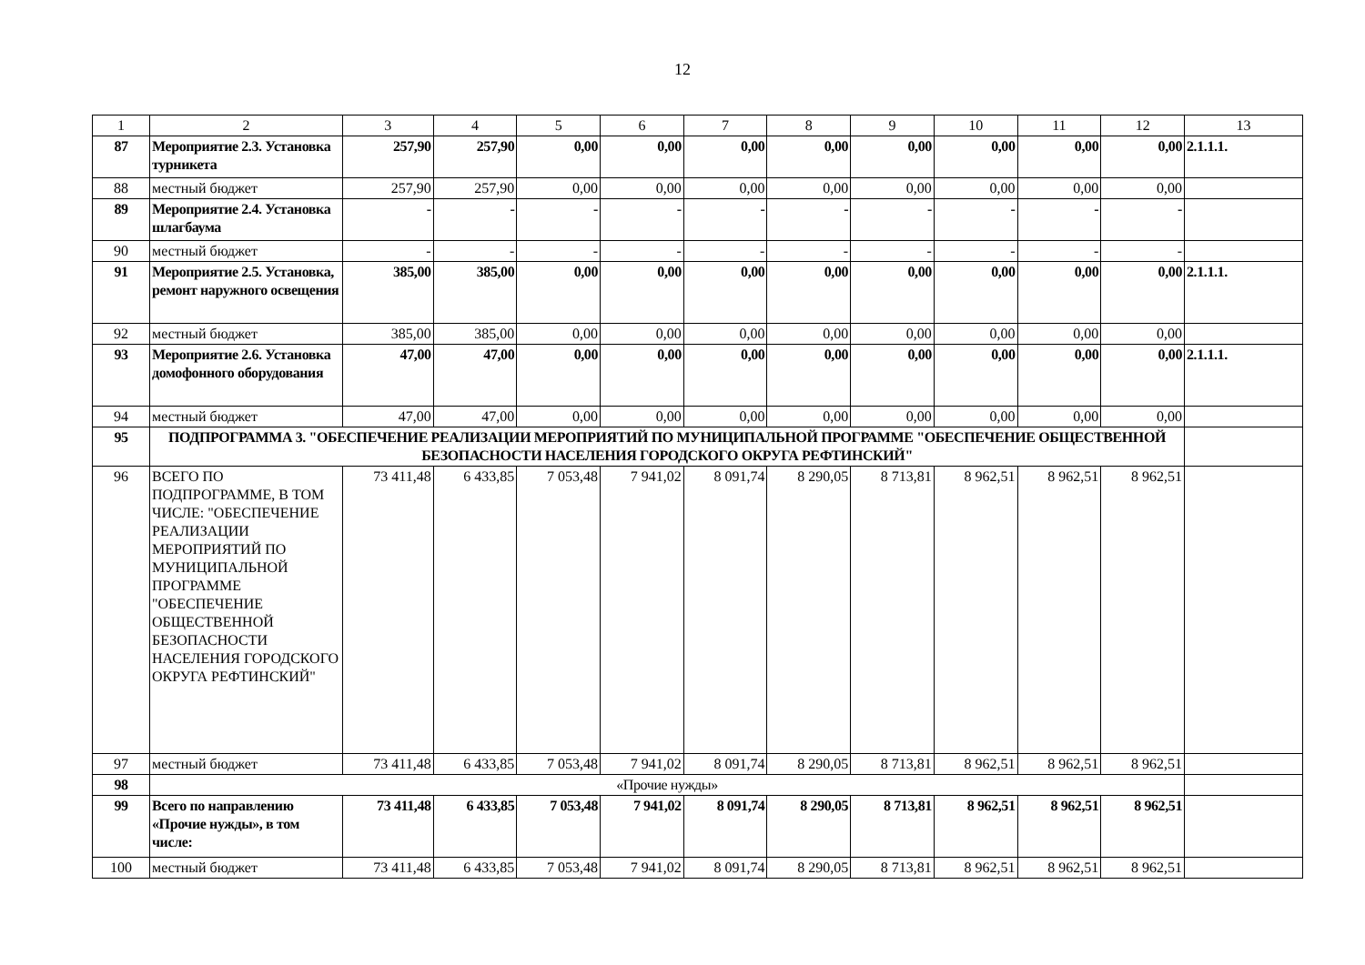12
| 1 | 2 | 3 | 4 | 5 | 6 | 7 | 8 | 9 | 10 | 11 | 12 | 13 |
| --- | --- | --- | --- | --- | --- | --- | --- | --- | --- | --- | --- | --- |
| 87 | Мероприятие 2.3. Установка турникета | 257,90 | 257,90 | 0,00 | 0,00 | 0,00 | 0,00 | 0,00 | 0,00 | 0,00 | 0,00 | 2.1.1.1. |
| 88 | местный бюджет | 257,90 | 257,90 | 0,00 | 0,00 | 0,00 | 0,00 | 0,00 | 0,00 | 0,00 | 0,00 | |
| 89 | Мероприятие 2.4. Установка шлагбаума | - | - | - | - | - | - | - | - | - | - | |
| 90 | местный бюджет | - | - | - | - | - | - | - | - | - | - | |
| 91 | Мероприятие 2.5. Установка, ремонт наружного освещения | 385,00 | 385,00 | 0,00 | 0,00 | 0,00 | 0,00 | 0,00 | 0,00 | 0,00 | 0,00 | 2.1.1.1. |
| 92 | местный бюджет | 385,00 | 385,00 | 0,00 | 0,00 | 0,00 | 0,00 | 0,00 | 0,00 | 0,00 | 0,00 | |
| 93 | Мероприятие 2.6. Установка домофонного оборудования | 47,00 | 47,00 | 0,00 | 0,00 | 0,00 | 0,00 | 0,00 | 0,00 | 0,00 | 0,00 | 2.1.1.1. |
| 94 | местный бюджет | 47,00 | 47,00 | 0,00 | 0,00 | 0,00 | 0,00 | 0,00 | 0,00 | 0,00 | 0,00 | |
| 95 | ПОДПРОГРАММА 3. "ОБЕСПЕЧЕНИЕ РЕАЛИЗАЦИИ МЕРОПРИЯТИЙ ПО МУНИЦИПАЛЬНОЙ ПРОГРАММЕ "ОБЕСПЕЧЕНИЕ ОБЩЕСТВЕННОЙ БЕЗОПАСНОСТИ НАСЕЛЕНИЯ ГОРОДСКОГО ОКРУГА РЕФТИНСКИЙ" | | | | | | | | | | | |
| 96 | ВСЕГО ПО ПОДПРОГРАММЕ, В ТОМ ЧИСЛЕ: "ОБЕСПЕЧЕНИЕ РЕАЛИЗАЦИИ МЕРОПРИЯТИЙ ПО МУНИЦИПАЛЬНОЙ ПРОГРАММЕ "ОБЕСПЕЧЕНИЕ ОБЩЕСТВЕННОЙ БЕЗОПАСНОСТИ НАСЕЛЕНИЯ ГОРОДСКОГО ОКРУГА РЕФТИНСКИЙ" | 73 411,48 | 6 433,85 | 7 053,48 | 7 941,02 | 8 091,74 | 8 290,05 | 8 713,81 | 8 962,51 | 8 962,51 | 8 962,51 | |
| 97 | местный бюджет | 73 411,48 | 6 433,85 | 7 053,48 | 7 941,02 | 8 091,74 | 8 290,05 | 8 713,81 | 8 962,51 | 8 962,51 | 8 962,51 | |
| 98 | «Прочие нужды» | | | | | | | | | | | |
| 99 | Всего по направлению «Прочие нужды», в том числе: | 73 411,48 | 6 433,85 | 7 053,48 | 7 941,02 | 8 091,74 | 8 290,05 | 8 713,81 | 8 962,51 | 8 962,51 | 8 962,51 | |
| 100 | местный бюджет | 73 411,48 | 6 433,85 | 7 053,48 | 7 941,02 | 8 091,74 | 8 290,05 | 8 713,81 | 8 962,51 | 8 962,51 | 8 962,51 | |